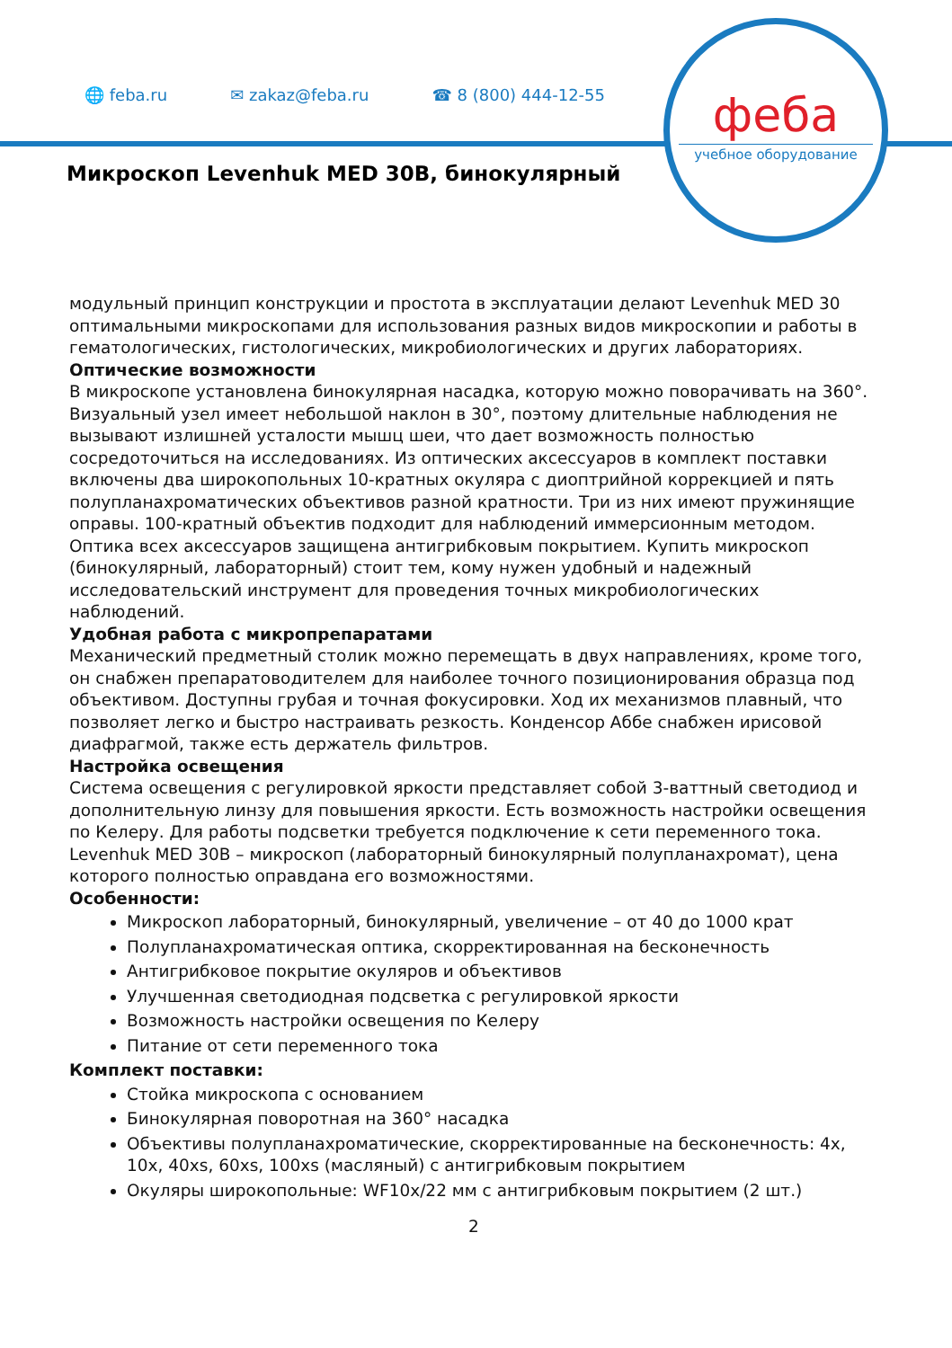🌐 feba.ru ✉ zakaz@feba.ru ☎ 8 (800) 444-12-55
феба
учебное оборудование
Микроскоп Levenhuk MED 30B, бинокулярный
модульный принцип конструкции и простота в эксплуатации делают Levenhuk MED 30 оптимальными микроскопами для использования разных видов микроскопии и работы в гематологических, гистологических, микробиологических и других лабораториях.
Оптические возможности
В микроскопе установлена бинокулярная насадка, которую можно поворачивать на 360°. Визуальный узел имеет небольшой наклон в 30°, поэтому длительные наблюдения не вызывают излишней усталости мышц шеи, что дает возможность полностью сосредоточиться на исследованиях. Из оптических аксессуаров в комплект поставки включены два широкопольных 10-кратных окуляра с диоптрийной коррекцией и пять полупланахроматических объективов разной кратности. Три из них имеют пружинящие оправы. 100-кратный объектив подходит для наблюдений иммерсионным методом. Оптика всех аксессуаров защищена антигрибковым покрытием. Купить микроскоп (бинокулярный, лабораторный) стоит тем, кому нужен удобный и надежный исследовательский инструмент для проведения точных микробиологических наблюдений.
Удобная работа с микропрепаратами
Механический предметный столик можно перемещать в двух направлениях, кроме того, он снабжен препаратоводителем для наиболее точного позиционирования образца под объективом. Доступны грубая и точная фокусировки. Ход их механизмов плавный, что позволяет легко и быстро настраивать резкость. Конденсор Аббе снабжен ирисовой диафрагмой, также есть держатель фильтров.
Настройка освещения
Система освещения с регулировкой яркости представляет собой 3-ваттный светодиод и дополнительную линзу для повышения яркости. Есть возможность настройки освещения по Келеру. Для работы подсветки требуется подключение к сети переменного тока.
Levenhuk MED 30B – микроскоп (лабораторный бинокулярный полупланахромат), цена которого полностью оправдана его возможностями.
Особенности:
Микроскоп лабораторный, бинокулярный, увеличение – от 40 до 1000 крат
Полупланахроматическая оптика, скорректированная на бесконечность
Антигрибковое покрытие окуляров и объективов
Улучшенная светодиодная подсветка с регулировкой яркости
Возможность настройки освещения по Келеру
Питание от сети переменного тока
Комплект поставки:
Стойка микроскопа с основанием
Бинокулярная поворотная на 360° насадка
Объективы полупланахроматические, скорректированные на бесконечность: 4x, 10x, 40xs, 60xs, 100xs (масляный) с антигрибковым покрытием
Окуляры широкопольные: WF10x/22 мм с антигрибковым покрытием (2 шт.)
2